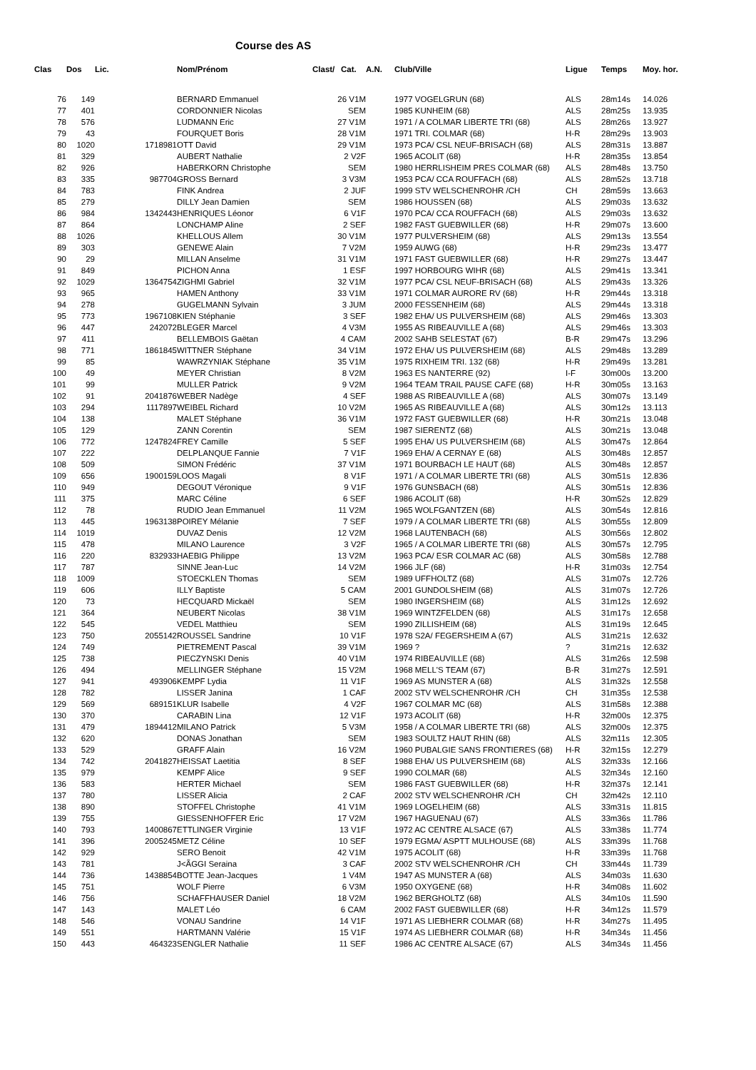Course des AS
| Clas | Dos | Lic. | Nom/Prénom | Clast/ | Cat. | A.N. | Club/Ville | Ligue | Temps | Moy. hor. |
| --- | --- | --- | --- | --- | --- | --- | --- | --- | --- | --- |
| 76 | 149 | | BERNARD Emmanuel | 26 V1M | | | 1977 VOGELGRUN (68) | ALS | 28m14s | 14.026 |
| 77 | 401 | | CORDONNIER Nicolas | SEM | | | 1985 KUNHEIM (68) | ALS | 28m25s | 13.935 |
| 78 | 576 | | LUDMANN Eric | 27 V1M | | | 1971 / A COLMAR LIBERTE TRI (68) | ALS | 28m26s | 13.927 |
| 79 | 43 | | FOURQUET Boris | 28 V1M | | | 1971 TRI. COLMAR (68) | H-R | 28m29s | 13.903 |
| 80 | 1020 | 1718981 | OTT David | 29 V1M | | | 1973 PCA/ CSL NEUF-BRISACH (68) | ALS | 28m31s | 13.887 |
| 81 | 329 | | AUBERT Nathalie | 2 V2F | | | 1965 ACOLIT (68) | H-R | 28m35s | 13.854 |
| 82 | 926 | | HABERKORN Christophe | SEM | | | 1980 HERRLISHEIM PRES COLMAR (68) | ALS | 28m48s | 13.750 |
| 83 | 335 | 987704 | GROSS Bernard | 3 V3M | | | 1953 PCA/ CCA ROUFFACH (68) | ALS | 28m52s | 13.718 |
| 84 | 783 | | FINK Andrea | 2 JUF | | | 1999 STV WELSCHENROHR /CH | CH | 28m59s | 13.663 |
| 85 | 279 | | DILLY Jean Damien | SEM | | | 1986 HOUSSEN (68) | ALS | 29m03s | 13.632 |
| 86 | 984 | 1342443 | HENRIQUES Léonor | 6 V1F | | | 1970 PCA/ CCA ROUFFACH (68) | ALS | 29m03s | 13.632 |
| 87 | 864 | | LONCHAMP Aline | 2 SEF | | | 1982 FAST GUEBWILLER (68) | H-R | 29m07s | 13.600 |
| 88 | 1026 | | KHELLOUS Allem | 30 V1M | | | 1977 PULVERSHEIM (68) | ALS | 29m13s | 13.554 |
| 89 | 303 | | GENEWE Alain | 7 V2M | | | 1959 AUWG (68) | H-R | 29m23s | 13.477 |
| 90 | 29 | | MILLAN Anselme | 31 V1M | | | 1971 FAST GUEBWILLER (68) | H-R | 29m27s | 13.447 |
| 91 | 849 | | PICHON Anna | 1 ESF | | | 1997 HORBOURG WIHR (68) | ALS | 29m41s | 13.341 |
| 92 | 1029 | 1364754 | ZIGHMI Gabriel | 32 V1M | | | 1977 PCA/ CSL NEUF-BRISACH (68) | ALS | 29m43s | 13.326 |
| 93 | 965 | | HAMEN Anthony | 33 V1M | | | 1971 COLMAR AURORE RV (68) | H-R | 29m44s | 13.318 |
| 94 | 278 | | GUGELMANN Sylvain | 3 JUM | | | 2000 FESSENHEIM (68) | ALS | 29m44s | 13.318 |
| 95 | 773 | 1967108 | KIEN Stéphanie | 3 SEF | | | 1982 EHA/ US PULVERSHEIM (68) | ALS | 29m46s | 13.303 |
| 96 | 447 | 242072 | BLEGER Marcel | 4 V3M | | | 1955 AS RIBEAUVILLE A (68) | ALS | 29m46s | 13.303 |
| 97 | 411 | | BELLEMBOIS Gaëtan | 4 CAM | | | 2002 SAHB SELESTAT (67) | B-R | 29m47s | 13.296 |
| 98 | 771 | 1861845 | WITTNER Stéphane | 34 V1M | | | 1972 EHA/ US PULVERSHEIM (68) | ALS | 29m48s | 13.289 |
| 99 | 85 | | WAWRZYNIAK Stéphane | 35 V1M | | | 1975 RIXHEIM TRI. 132 (68) | H-R | 29m49s | 13.281 |
| 100 | 49 | | MEYER Christian | 8 V2M | | | 1963 ES NANTERRE (92) | I-F | 30m00s | 13.200 |
| 101 | 99 | | MULLER Patrick | 9 V2M | | | 1964 TEAM TRAIL PAUSE CAFE (68) | H-R | 30m05s | 13.163 |
| 102 | 91 | 2041876 | WEBER Nadège | 4 SEF | | | 1988 AS RIBEAUVILLE A (68) | ALS | 30m07s | 13.149 |
| 103 | 294 | 1117897 | WEIBEL Richard | 10 V2M | | | 1965 AS RIBEAUVILLE A (68) | ALS | 30m12s | 13.113 |
| 104 | 138 | | MALET Stéphane | 36 V1M | | | 1972 FAST GUEBWILLER (68) | H-R | 30m21s | 13.048 |
| 105 | 129 | | ZANN Corentin | SEM | | | 1987 SIERENTZ (68) | ALS | 30m21s | 13.048 |
| 106 | 772 | 1247824 | FREY Camille | 5 SEF | | | 1995 EHA/ US PULVERSHEIM (68) | ALS | 30m47s | 12.864 |
| 107 | 222 | | DELPLANQUE Fannie | 7 V1F | | | 1969 EHA/ A CERNAY E (68) | ALS | 30m48s | 12.857 |
| 108 | 509 | | SIMON Frédéric | 37 V1M | | | 1971 BOURBACH LE HAUT (68) | ALS | 30m48s | 12.857 |
| 109 | 656 | 1900159 | LOOS Magali | 8 V1F | | | 1971 / A COLMAR LIBERTE TRI (68) | ALS | 30m51s | 12.836 |
| 110 | 949 | | DEGOUT Véronique | 9 V1F | | | 1976 GUNSBACH (68) | ALS | 30m51s | 12.836 |
| 111 | 375 | | MARC Céline | 6 SEF | | | 1986 ACOLIT (68) | H-R | 30m52s | 12.829 |
| 112 | 78 | | RUDIO Jean Emmanuel | 11 V2M | | | 1965 WOLFGANTZEN (68) | ALS | 30m54s | 12.816 |
| 113 | 445 | 1963138 | POIREY Mélanie | 7 SEF | | | 1979 / A COLMAR LIBERTE TRI (68) | ALS | 30m55s | 12.809 |
| 114 | 1019 | | DUVAZ Denis | 12 V2M | | | 1968 LAUTENBACH (68) | ALS | 30m56s | 12.802 |
| 115 | 478 | | MILANO Laurence | 3 V2F | | | 1965 / A COLMAR LIBERTE TRI (68) | ALS | 30m57s | 12.795 |
| 116 | 220 | 832933 | HAEBIG Philippe | 13 V2M | | | 1963 PCA/ ESR COLMAR AC (68) | ALS | 30m58s | 12.788 |
| 117 | 787 | | SINNE Jean-Luc | 14 V2M | | | 1966 JLF (68) | H-R | 31m03s | 12.754 |
| 118 | 1009 | | STOECKLEN Thomas | SEM | | | 1989 UFFHOLTZ (68) | ALS | 31m07s | 12.726 |
| 119 | 606 | | ILLY Baptiste | 5 CAM | | | 2001 GUNDOLSHEIM (68) | ALS | 31m07s | 12.726 |
| 120 | 73 | | HECQUARD Mickaël | SEM | | | 1980 INGERSHEIM (68) | ALS | 31m12s | 12.692 |
| 121 | 364 | | NEUBERT Nicolas | 38 V1M | | | 1969 WINTZFELDEN (68) | ALS | 31m17s | 12.658 |
| 122 | 545 | | VEDEL Matthieu | SEM | | | 1990 ZILLISHEIM (68) | ALS | 31m19s | 12.645 |
| 123 | 750 | 2055142 | ROUSSEL Sandrine | 10 V1F | | | 1978 S2A/ FEGERSHEIM A (67) | ALS | 31m21s | 12.632 |
| 124 | 749 | | PIETREMENT Pascal | 39 V1M | | | 1969 ? | ? | 31m21s | 12.632 |
| 125 | 738 | | PIECZYNSKI Denis | 40 V1M | | | 1974 RIBEAUVILLE (68) | ALS | 31m26s | 12.598 |
| 126 | 494 | | MELLINGER Stéphane | 15 V2M | | | 1968 MELL'S TEAM (67) | B-R | 31m27s | 12.591 |
| 127 | 941 | 493906 | KEMPF Lydia | 11 V1F | | | 1969 AS MUNSTER A (68) | ALS | 31m32s | 12.558 |
| 128 | 782 | | LISSER Janina | 1 CAF | | | 2002 STV WELSCHENROHR /CH | CH | 31m35s | 12.538 |
| 129 | 569 | 689151 | KLUR Isabelle | 4 V2F | | | 1967 COLMAR MC (68) | ALS | 31m58s | 12.388 |
| 130 | 370 | | CARABIN Lina | 12 V1F | | | 1973 ACOLIT (68) | H-R | 32m00s | 12.375 |
| 131 | 479 | 1894412 | MILANO Patrick | 5 V3M | | | 1958 / A COLMAR LIBERTE TRI (68) | ALS | 32m00s | 12.375 |
| 132 | 620 | | DONAS Jonathan | SEM | | | 1983 SOULTZ HAUT RHIN (68) | ALS | 32m11s | 12.305 |
| 133 | 529 | | GRAFF Alain | 16 V2M | | | 1960 PUBALGIE SANS FRONTIERES (68) | H-R | 32m15s | 12.279 |
| 134 | 742 | 2041827 | HEISSAT Laetitia | 8 SEF | | | 1988 EHA/ US PULVERSHEIM (68) | ALS | 32m33s | 12.166 |
| 135 | 979 | | KEMPF Alice | 9 SEF | | | 1990 COLMAR (68) | ALS | 32m34s | 12.160 |
| 136 | 583 | | HERTER Michael | SEM | | | 1986 FAST GUEBWILLER (68) | H-R | 32m37s | 12.141 |
| 137 | 780 | | LISSER Alicia | 2 CAF | | | 2002 STV WELSCHENROHR /CH | CH | 32m42s | 12.110 |
| 138 | 890 | | STOFFEL Christophe | 41 V1M | | | 1969 LOGELHEIM (68) | ALS | 33m31s | 11.815 |
| 139 | 755 | | GIESSENHOFFER Eric | 17 V2M | | | 1967 HAGUENAU (67) | ALS | 33m36s | 11.786 |
| 140 | 793 | 1400867 | ETTLINGER Virginie | 13 V1F | | | 1972 AC CENTRE ALSACE (67) | ALS | 33m38s | 11.774 |
| 141 | 396 | 2005245 | METZ Céline | 10 SEF | | | 1979 EGMA/ ASPTT MULHOUSE (68) | ALS | 33m39s | 11.768 |
| 142 | 929 | | SERO Benoit | 42 V1M | | | 1975 ACOLIT (68) | H-R | 33m39s | 11.768 |
| 143 | 781 | | J<ÃGGI Seraina | 3 CAF | | | 2002 STV WELSCHENROHR /CH | CH | 33m44s | 11.739 |
| 144 | 736 | 1438854 | BOTTE Jean-Jacques | 1 V4M | | | 1947 AS MUNSTER A (68) | ALS | 34m03s | 11.630 |
| 145 | 751 | | WOLF Pierre | 6 V3M | | | 1950 OXYGENE (68) | H-R | 34m08s | 11.602 |
| 146 | 756 | | SCHAFFHAUSER Daniel | 18 V2M | | | 1962 BERGHOLTZ (68) | ALS | 34m10s | 11.590 |
| 147 | 143 | | MALET Léo | 6 CAM | | | 2002 FAST GUEBWILLER (68) | H-R | 34m12s | 11.579 |
| 148 | 546 | | VONAU Sandrine | 14 V1F | | | 1971 AS LIEBHERR COLMAR (68) | H-R | 34m27s | 11.495 |
| 149 | 551 | | HARTMANN Valérie | 15 V1F | | | 1974 AS LIEBHERR COLMAR (68) | H-R | 34m34s | 11.456 |
| 150 | 443 | 464323 | SENGLER Nathalie | 11 SEF | | | 1986 AC CENTRE ALSACE (67) | ALS | 34m34s | 11.456 |